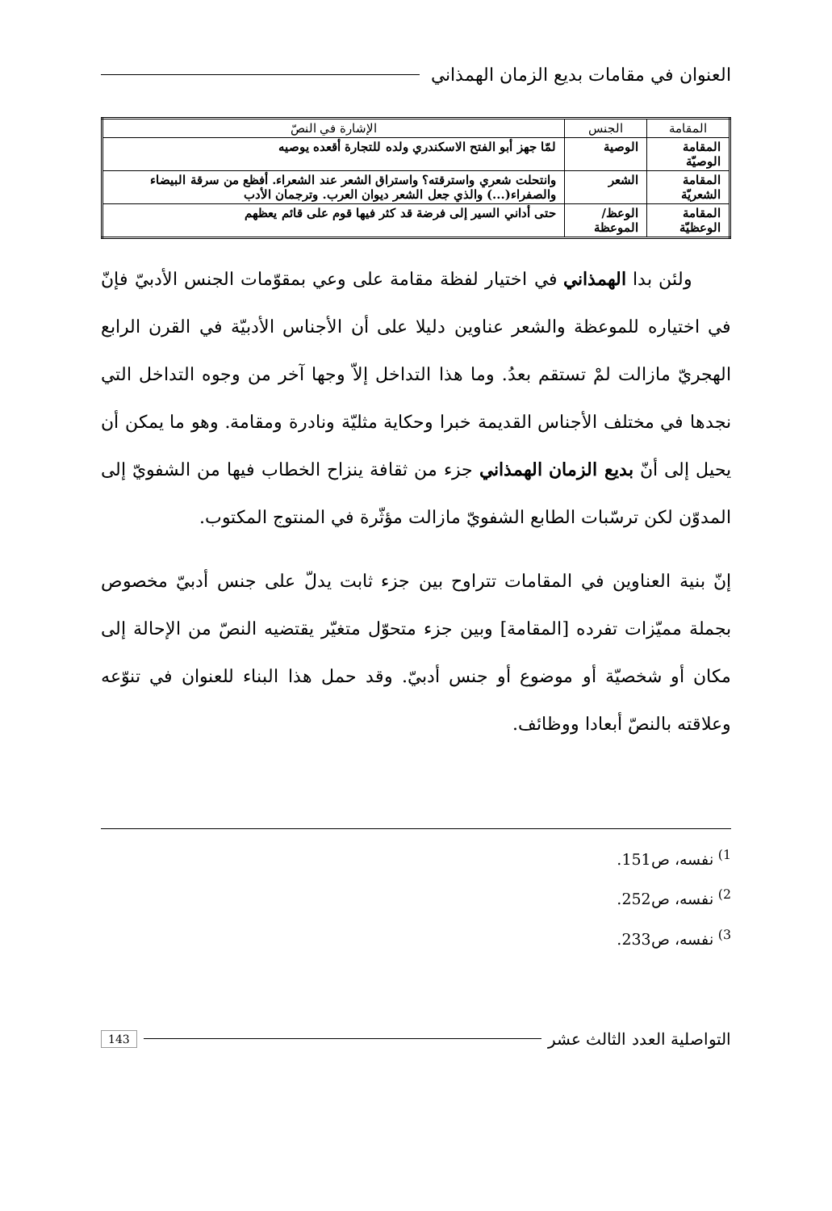العنوان في مقامات بديع الزمان الهمذاني
| المقامة | الجنس | الإشارة في النصّ |
| --- | --- | --- |
| المقامة الوصيّة | الوصية | لمّا جهز أبو الفتح الاسكندري ولده للتجارة أقعده يوصيه |
| المقامة الشعريّة | الشعر | وانتحلت شعري واسترقته؟ واستراق الشعر عند الشعراء. أفظع من سرقة البيضاء والصفراء(...) والذي جعل الشعر ديوان العرب. وترجمان الأدب |
| المقامة الوعظيّة | الوعظ/الموعظة | حتى أداني السير إلى فرضة قد كثر فيها قوم على قائم يعظهم |
ولئن بدا الهمذاني في اختيار لفظة مقامة على وعي بمقوّمات الجنس الأدبيّ فإنّ في اختياره للموعظة والشعر عناوين دليلا على أن الأجناس الأدبيّة في القرن الرابع الهجريّ مازالت لمْ تستقم بعدُ. وما هذا التداخل إلاّ وجها آخر من وجوه التداخل التي نجدها في مختلف الأجناس القديمة خبرا وحكاية مثليّة ونادرة ومقامة. وهو ما يمكن أن يحيل إلى أنّ بديع الزمان الهمذاني جزء من ثقافة ينزاح الخطاب فيها من الشفويّ إلى المدوّن لكن ترسّبات الطابع الشفويّ مازالت مؤثّرة في المنتوج المكتوب.
إنّ بنية العناوين في المقامات تتراوح بين جزء ثابت يدلّ على جنس أدبيّ مخصوص بجملة مميّزات تفرده [المقامة] وبين جزء متحوّل متغيّر يقتضيه النصّ من الإحالة إلى مكان أو شخصيّة أو موضوع أو جنس أدبيّ. وقد حمل هذا البناء للعنوان في تنوّعه وعلاقته بالنصّ أبعادا ووظائف.
<sup>1)</sup> نفسه، ص151.
<sup>2)</sup> نفسه، ص252.
<sup>3)</sup> نفسه، ص233.
التواصلية العدد الثالث عشر 143